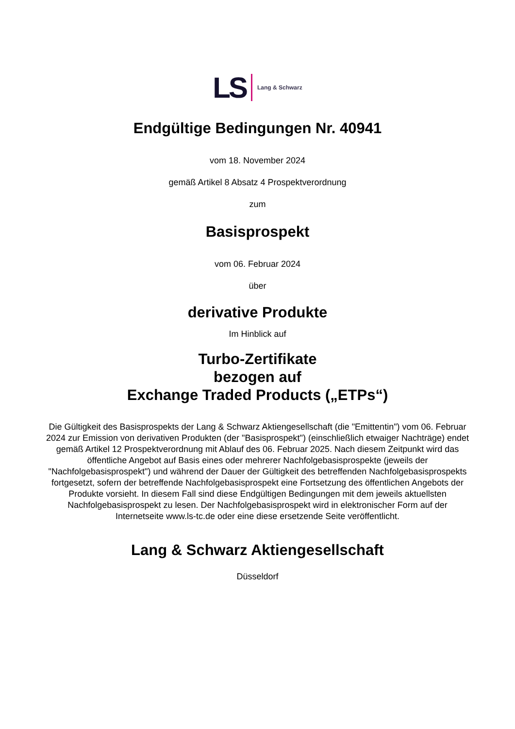LS Lang & Schwarz
Endgültige Bedingungen Nr. 40941
vom 18. November 2024
gemäß Artikel 8 Absatz 4 Prospektverordnung
zum
Basisprospekt
vom 06. Februar 2024
über
derivative Produkte
Im Hinblick auf
Turbo-Zertifikate
bezogen auf
Exchange Traded Products („ETPs“)
Die Gültigkeit des Basisprospekts der Lang & Schwarz Aktiengesellschaft (die "Emittentin") vom 06. Februar 2024 zur Emission von derivativen Produkten (der "Basisprospekt") (einschließlich etwaiger Nachträge) endet gemäß Artikel 12 Prospektverordnung mit Ablauf des 06. Februar 2025. Nach diesem Zeitpunkt wird das öffentliche Angebot auf Basis eines oder mehrerer Nachfolgebasisprospekte (jeweils der "Nachfolgebasisprospekt") und während der Dauer der Gültigkeit des betreffenden Nachfolgebasisprospekts fortgesetzt, sofern der betreffende Nachfolgebasisprospekt eine Fortsetzung des öffentlichen Angebots der Produkte vorsieht. In diesem Fall sind diese Endgültigen Bedingungen mit dem jeweils aktuellsten Nachfolgebasisprospekt zu lesen. Der Nachfolgebasisprospekt wird in elektronischer Form auf der Internetseite www.ls-tc.de oder eine diese ersetzende Seite veröffentlicht.
Lang & Schwarz Aktiengesellschaft
Düsseldorf